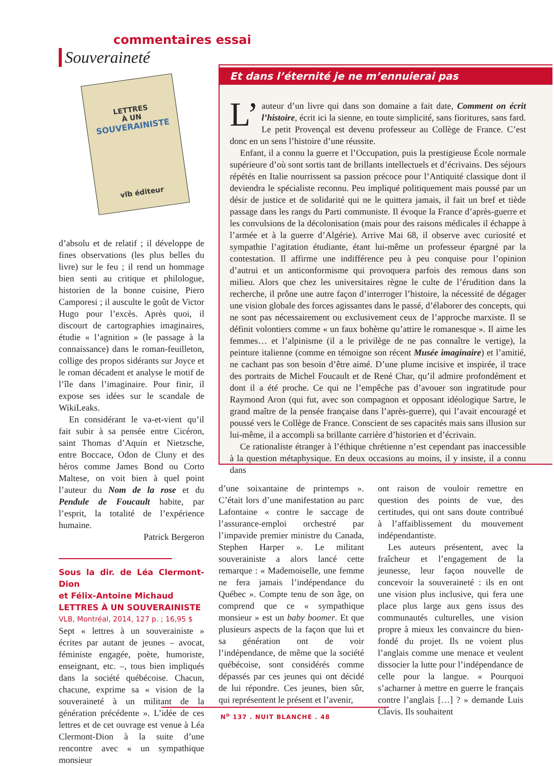commentaires essai
Souveraineté
LETTRES
À UN
SOUVERAINISTE
vlb éditeur
Et dans l’éternité je ne m’ennuierai pas
L’ auteur d’un livre qui dans son domaine a fait date, Comment on écrit l’histoire, écrit ici la sienne, en toute simplicité, sans fioritures, sans fard. Le petit Provençal est devenu professeur au Collège de France. C’est donc en un sens l’histoire d’une réussite.
Enfant, il a connu la guerre et l’Occupation, puis la prestigieuse École normale supérieure d’où sont sortis tant de brillants intellectuels et d’écrivains. Des séjours répétés en Italie nourrissent sa passion précoce pour l’Antiquité classique dont il deviendra le spécialiste reconnu. Peu impliqué politiquement mais poussé par un désir de justice et de solidarité qui ne le quittera jamais, il fait un bref et tiède passage dans les rangs du Parti communiste. Il évoque la France d’après-guerre et les convulsions de la décolonisation (mais pour des raisons médicales il échappe à l’armée et à la guerre d’Algérie). Arrive Mai 68, il observe avec curiosité et sympathie l’agitation étudiante, étant lui-même un professeur épargné par la contestation. Il affirme une indifférence peu à peu conquise pour l’opinion d’autrui et un anticonformisme qui provoquera parfois des remous dans son milieu. Alors que chez les universitaires règne le culte de l’érudition dans la recherche, il prône une autre façon d’interroger l’histoire, la nécessité de dégager une vision globale des forces agissantes dans le passé, d’élaborer des concepts, qui ne sont pas nécessairement ou exclusivement ceux de l’approche marxiste. Il se définit volontiers comme « un faux bohème qu’attire le romanesque ». Il aime les femmes… et l’alpinisme (il a le privilège de ne pas connaître le vertige), la peinture italienne (comme en témoigne son récent Musée imaginaire) et l’amitié, ne cachant pas son besoin d’être aimé. D’une plume incisive et inspirée, il trace des portraits de Michel Foucault et de René Char, qu’il admire profondément et dont il a été proche. Ce qui ne l’empêche pas d’avouer son ingratitude pour Raymond Aron (qui fut, avec son compagnon et opposant idéologique Sartre, le grand maître de la pensée française dans l’après-guerre), qui l’avait encouragé et poussé vers le Collège de France. Conscient de ses capacités mais sans illusion sur lui-même, il a accompli sa brillante carrière d’historien et d’écrivain.
Ce rationaliste étranger à l’éthique chrétienne n’est cependant pas inaccessible à la question métaphysique. En deux occasions au moins, il y insiste, il a connu dans
d’absolu et de relatif ; il développe de fines observations (les plus belles du livre) sur le feu ; il rend un hommage bien senti au critique et philologue, historien de la bonne cuisine, Piero Camporesi ; il ausculte le goût de Victor Hugo pour l’excès. Après quoi, il discourt de cartographies imaginaires, étudie « l’agnition » (le passage à la connaissance) dans le roman-feuilleton, collige des propos sidérants sur Joyce et le roman décadent et analyse le motif de l’île dans l’imaginaire. Pour finir, il expose ses idées sur le scandale de WikiLeaks.
En considérant le va-et-vient qu’il fait subir à sa pensée entre Cicéron, saint Thomas d’Aquin et Nietzsche, entre Boccace, Odon de Cluny et des héros comme James Bond ou Corto Maltese, on voit bien à quel point l’auteur du Nom de la rose et du Pendule de Foucault habite, par l’esprit, la totalité de l’expérience humaine.
Patrick Bergeron
Sous la dir. de Léa Clermont-Dion
et Félix-Antoine Michaud
LETTRES À UN SOUVERAINISTE
VLB, Montréal, 2014, 127 p. ; 16,95 $
Sept « lettres à un souverainiste » écrites par autant de jeunes – avocat, féministe engagée, poète, humoriste, enseignant, etc. –, tous bien impliqués dans la société québécoise. Chacun, chacune, exprime sa « vision de la souveraineté à un militant de la génération précédente ». L’idée de ces lettres et de cet ouvrage est venue à Léa Clermont-Dion à la suite d’une rencontre avec « un sympathique monsieur
d’une soixantaine de printemps ». C’était lors d’une manifestation au parc Lafontaine « contre le saccage de l’assurance-emploi orchestré par l’impavide premier ministre du Canada, Stephen Harper ». Le militant souverainiste a alors lancé cette remarque : « Mademoiselle, une femme ne fera jamais l’indépendance du Québec ». Compte tenu de son âge, on comprend que ce « sympathique monsieur » est un baby boomer. Et que plusieurs aspects de la façon que lui et sa génération ont de voir l’indépendance, de même que la société québécoise, sont considérés comme dépassés par ces jeunes qui ont décidé de lui répondre. Ces jeunes, bien sûr, qui représentent le présent et l’avenir,
ont raison de vouloir remettre en question des points de vue, des certitudes, qui ont sans doute contribué à l’affaiblissement du mouvement indépendantiste.
Les auteurs présentent, avec la fraîcheur et l’engagement de la jeunesse, leur façon nouvelle de concevoir la souveraineté : ils en ont une vision plus inclusive, qui fera une place plus large aux gens issus des communautés culturelles, une vision propre à mieux les convaincre du bien-fondé du projet. Ils ne voient plus l’anglais comme une menace et veulent dissocier la lutte pour l’indépendance de celle pour la langue. « Pourquoi s’acharner à mettre en guerre le français contre l’anglais […] ? » demande Luis Clavis. Ils souhaitent
N<sup>o</sup> 137 . NUIT BLANCHE . 48